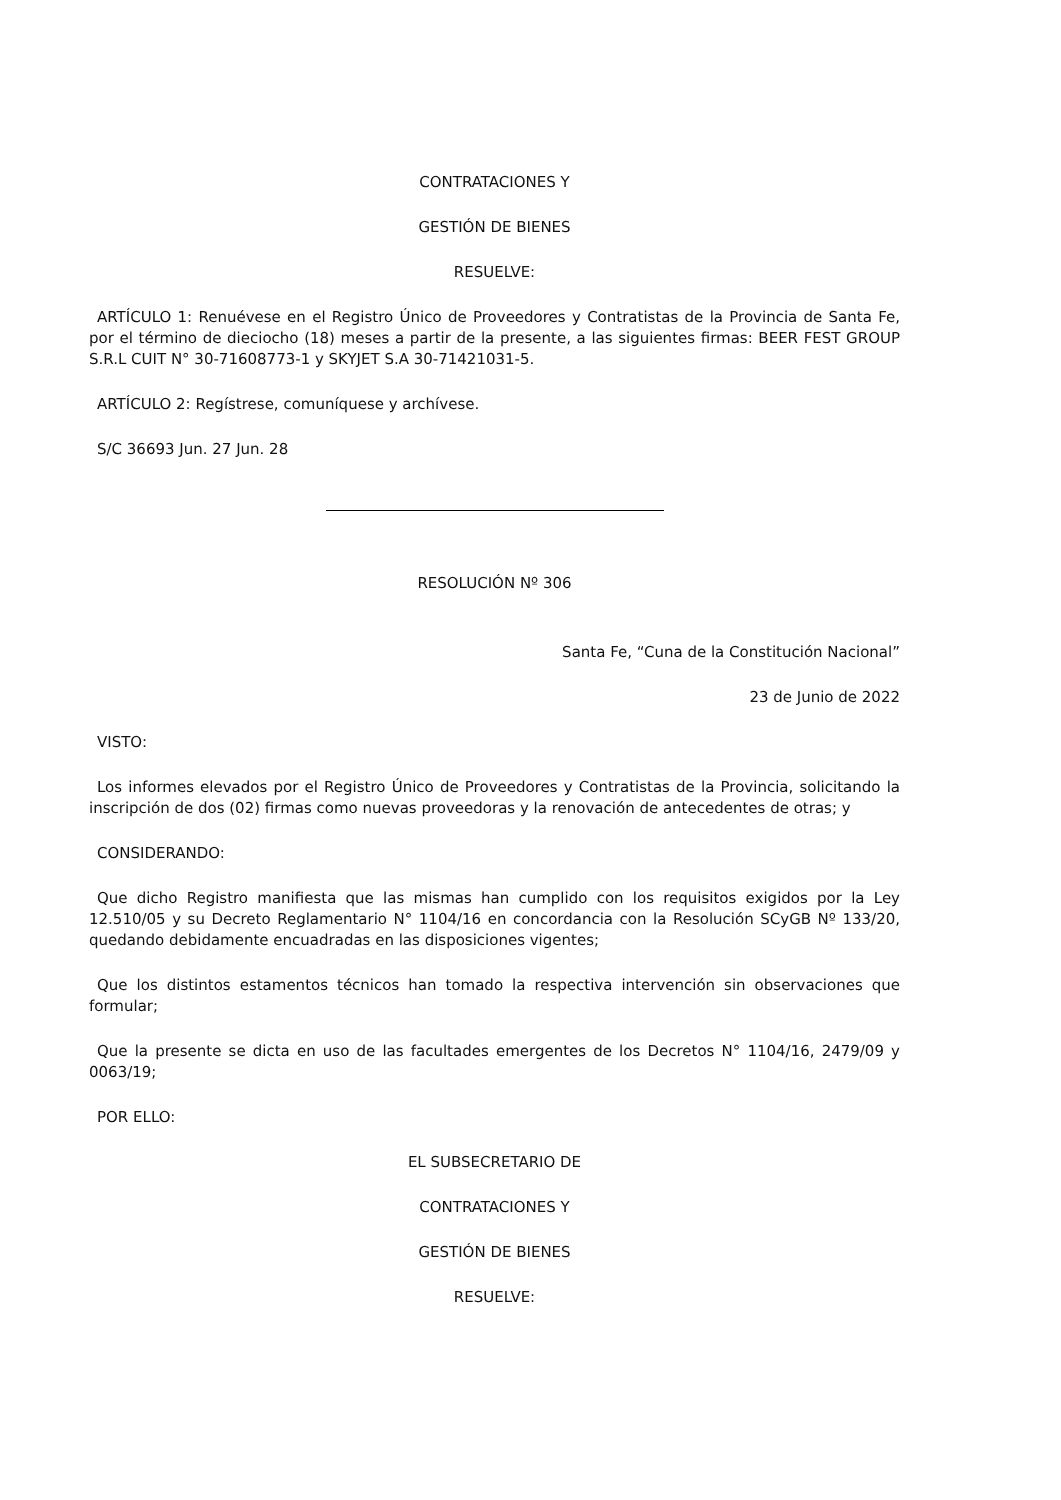CONTRATACIONES Y
GESTIÓN DE BIENES
RESUELVE:
ARTÍCULO 1: Renuévese en el Registro Único de Proveedores y Contratistas de la Provincia de Santa Fe, por el término de dieciocho (18) meses a partir de la presente, a las siguientes firmas: BEER FEST GROUP S.R.L CUIT N° 30-71608773-1 y SKYJET S.A 30-71421031-5.
ARTÍCULO 2: Regístrese, comuníquese y archívese.
S/C 36693 Jun. 27 Jun. 28
RESOLUCIÓN Nº 306
Santa Fe, “Cuna de la Constitución Nacional”
23 de Junio de 2022
VISTO:
Los informes elevados por el Registro Único de Proveedores y Contratistas de la Provincia, solicitando la inscripción de dos (02) firmas como nuevas proveedoras y la renovación de antecedentes de otras; y
CONSIDERANDO:
Que dicho Registro manifiesta que las mismas han cumplido con los requisitos exigidos por la Ley 12.510/05 y su Decreto Reglamentario N° 1104/16 en concordancia con la Resolución SCyGB Nº 133/20, quedando debidamente encuadradas en las disposiciones vigentes;
Que los distintos estamentos técnicos han tomado la respectiva intervención sin observaciones que formular;
Que la presente se dicta en uso de las facultades emergentes de los Decretos N° 1104/16, 2479/09 y 0063/19;
POR ELLO:
EL SUBSECRETARIO DE
CONTRATACIONES Y
GESTIÓN DE BIENES
RESUELVE: